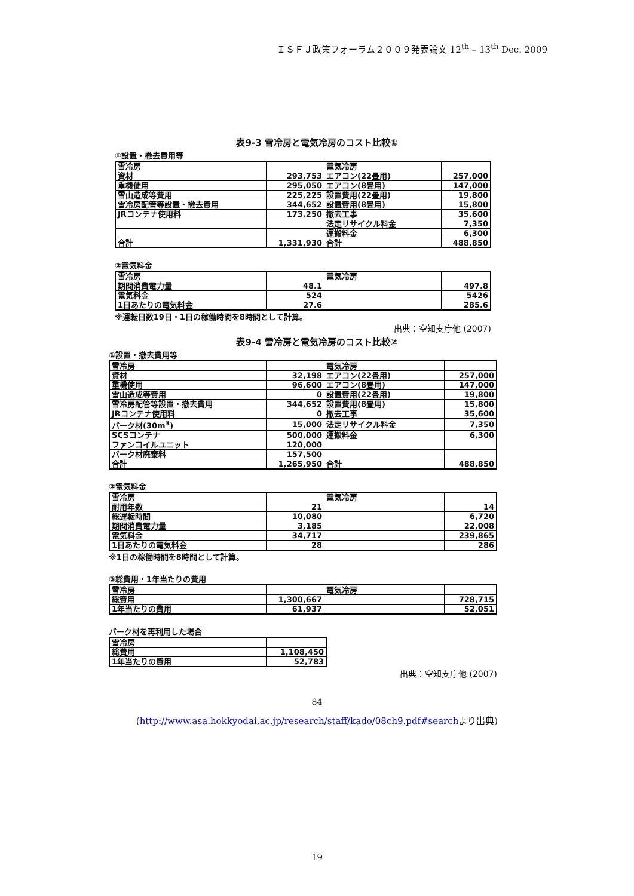ＩＳＦＪ政策フォーラム２００９発表論文 12<sup>th</sup> – 13<sup>th</sup> Dec. 2009
表9-3 雪冷房と電気冷房のコスト比較①
①設置・撤去費用等
| 雪冷房 | | 電気冷房 | |
| 資材 | 293,753 | エアコン(22畳用) | 257,000 |
| 重機使用 | 295,050 | エアコン(8畳用) | 147,000 |
| 雪山造成等費用 | 225,225 | 設置費用(22畳用) | 19,800 |
| 雪冷房配管等設置・撤去費用 | 344,652 | 設置費用(8畳用) | 15,800 |
| JRコンテナ使用料 | 173,250 | 撤去工事 | 35,600 |
| | | 法定リサイクル料金 | 7,350 |
| | | 運搬料金 | 6,300 |
| 合計 | 1,331,930 | 合計 | 488,850 |
②電気料金
| 雪冷房 | | 電気冷房 | |
| 期間消費電力量 | 48.1 | | 497.8 |
| 電気料金 | 524 | | 5426 |
| 1日あたりの電気料金 | 27.6 | | 285.6 |
※運転日数19日・1日の稼働時間を8時間として計算。
出典：空知支庁他 (2007)
表9-4 雪冷房と電気冷房のコスト比較②
①設置・撤去費用等
| 雪冷房 | | 電気冷房 | |
| 資材 | 32,198 | エアコン(22畳用) | 257,000 |
| 重機使用 | 96,600 | エアコン(8畳用) | 147,000 |
| 雪山造成等費用 | 0 | 設置費用(22畳用) | 19,800 |
| 雪冷房配管等設置・撤去費用 | 344,652 | 設置費用(8畳用) | 15,800 |
| JRコンテナ使用料 | 0 | 撤去工事 | 35,600 |
| バーク材(30m<sup>3</sup>) | 15,000 | 法定リサイクル料金 | 7,350 |
| SCSコンテナ | 500,000 | 運搬料金 | 6,300 |
| ファンコイルユニット | 120,000 | | |
| バーク材廃棄料 | 157,500 | | |
| 合計 | 1,265,950 | 合計 | 488,850 |
②電気料金
| 雪冷房 | | 電気冷房 | |
| 耐用年数 | 21 | | 14 |
| 総運転時間 | 10,080 | | 6,720 |
| 期間消費電力量 | 3,185 | | 22,008 |
| 電気料金 | 34,717 | | 239,865 |
| 1日あたりの電気料金 | 28 | | 286 |
※1日の稼働時間を8時間として計算。
③総費用・1年当たりの費用
| 雪冷房 | | 電気冷房 | |
| 総費用 | 1,300,667 | | 728,715 |
| 1年当たりの費用 | 61,937 | | 52,051 |
バーク材を再利用した場合
| 雪冷房 | |
| 総費用 | 1,108,450 |
| 1年当たりの費用 | 52,783 |
出典：空知支庁他 (2007)
84
(http://www.asa.hokkyodai.ac.jp/research/staff/kado/08ch9.pdf#searchより出典)
19